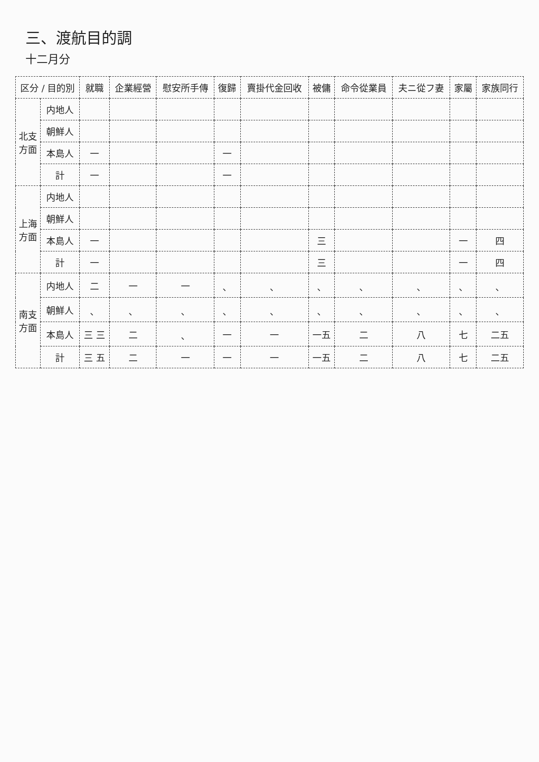三、渡航目的調
十二月分
| 区分 / 目的別 | | 就職 | 企業經營 | 慰安所手傳 | 復歸 | 賣掛代金回收 | 被傭 | 命令從業員 | 夫ニ從フ妻 | 家屬 | 家族同行 |
| --- | --- | --- | --- | --- | --- | --- | --- | --- | --- | --- | --- |
| 北支方面 | 内地人 | | | | | | | | | | |
| | 朝鮮人 | | | | | | | | | | |
| | 本島人 | 一 | | | 一 | | | | | | |
| | 計 | 一 | | | 一 | | | | | | |
| 上海方面 | 内地人 | | | | | | | | | | |
| | 朝鮮人 | | | | | | | | | | |
| | 本島人 | 一 | | | | | 三 | | | 一 | 四 |
| | 計 | 一 | | | | | 三 | | | 一 | 四 |
| 南支方面 | 内地人 | 二 | 一 | 一 | 、 | 、 | 、 | 、 | 、 | 、 | 、 |
| | 朝鮮人 | 、 | 、 | 、 | 、 | 、 | 、 | 、 | 、 | 、 | 、 |
| | 本島人 | 三 三 | 二 | 、 | 一 | 一 | 一五 | 二 | 八 | 七 | 二五 |
| | 計 | 三 五 | 二 | 一 | 一 | 一 | 一五 | 二 | 八 | 七 | 二五 |